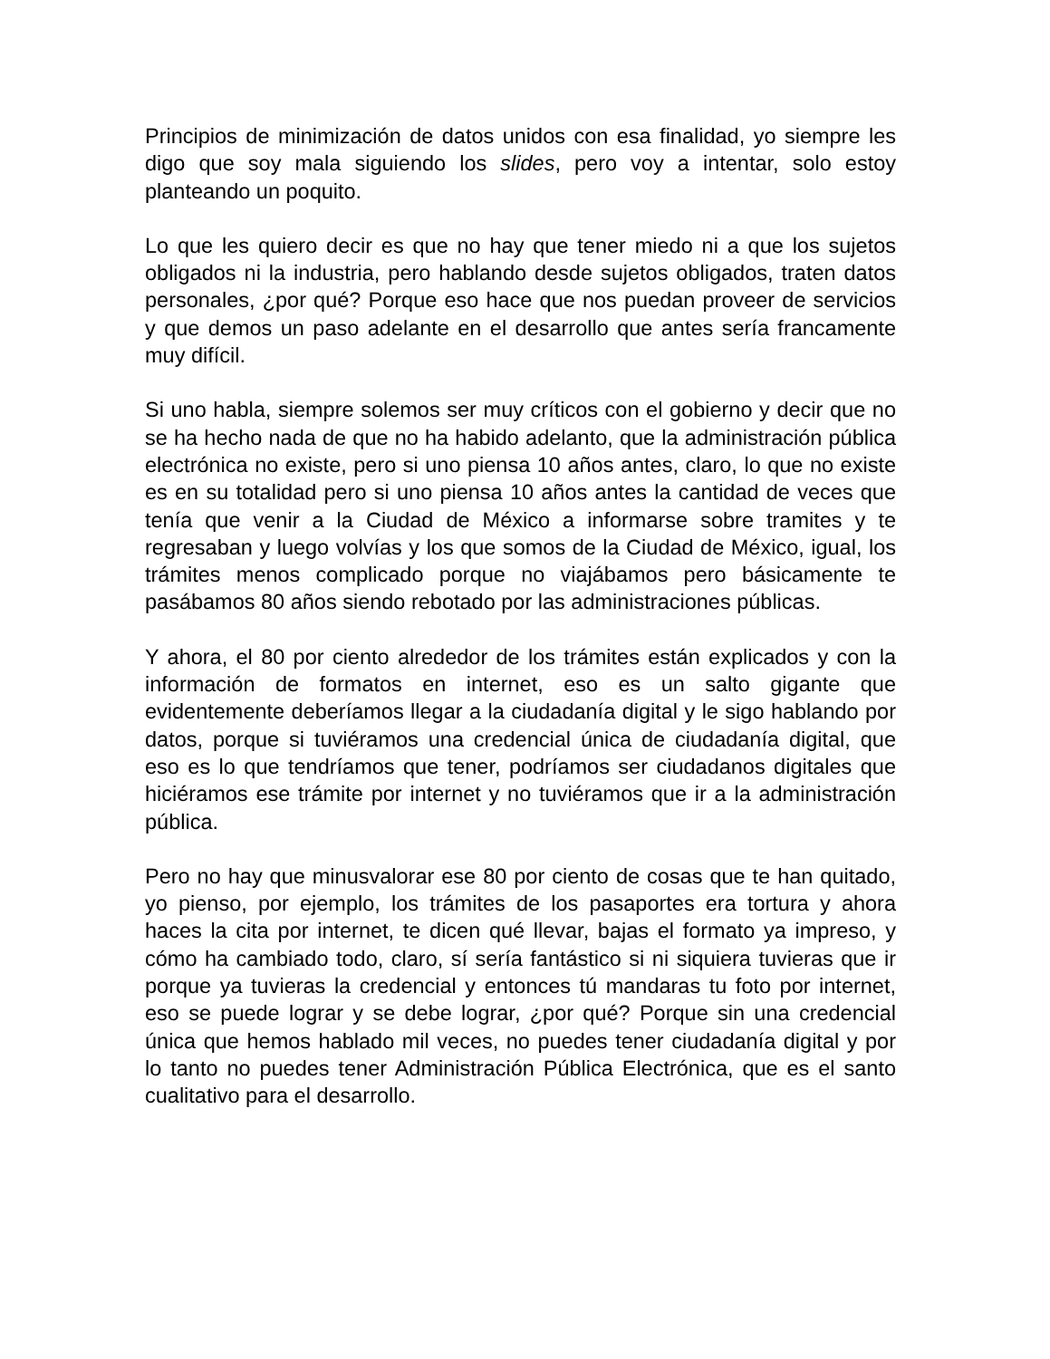Principios de minimización de datos unidos con esa finalidad, yo siempre les digo que soy mala siguiendo los slides, pero voy a intentar, solo estoy planteando un poquito.
Lo que les quiero decir es que no hay que tener miedo ni a que los sujetos obligados ni la industria, pero hablando desde sujetos obligados, traten datos personales, ¿por qué? Porque eso hace que nos puedan proveer de servicios y que demos un paso adelante en el desarrollo que antes sería francamente muy difícil.
Si uno habla, siempre solemos ser muy críticos con el gobierno y decir que no se ha hecho nada de que no ha habido adelanto, que la administración pública electrónica no existe, pero si uno piensa 10 años antes, claro, lo que no existe es en su totalidad pero si uno piensa 10 años antes la cantidad de veces que tenía que venir a la Ciudad de México a informarse sobre tramites y te regresaban y luego volvías y los que somos de la Ciudad de México, igual, los trámites menos complicado porque no viajábamos pero básicamente te pasábamos 80 años siendo rebotado por las administraciones públicas.
Y ahora, el 80 por ciento alrededor de los trámites están explicados y con la información de formatos en internet, eso es un salto gigante que evidentemente deberíamos llegar a la ciudadanía digital y le sigo hablando por datos, porque si tuviéramos una credencial única de ciudadanía digital, que eso es lo que tendríamos que tener, podríamos ser ciudadanos digitales que hiciéramos ese trámite por internet y no tuviéramos que ir a la administración pública.
Pero no hay que minusvalorar ese 80 por ciento de cosas que te han quitado, yo pienso, por ejemplo, los trámites de los pasaportes era tortura y ahora haces la cita por internet, te dicen qué llevar, bajas el formato ya impreso, y cómo ha cambiado todo, claro, sí sería fantástico si ni siquiera tuvieras que ir porque ya tuvieras la credencial y entonces tú mandaras tu foto por internet, eso se puede lograr y se debe lograr, ¿por qué? Porque sin una credencial única que hemos hablado mil veces, no puedes tener ciudadanía digital y por lo tanto no puedes tener Administración Pública Electrónica, que es el santo cualitativo para el desarrollo.